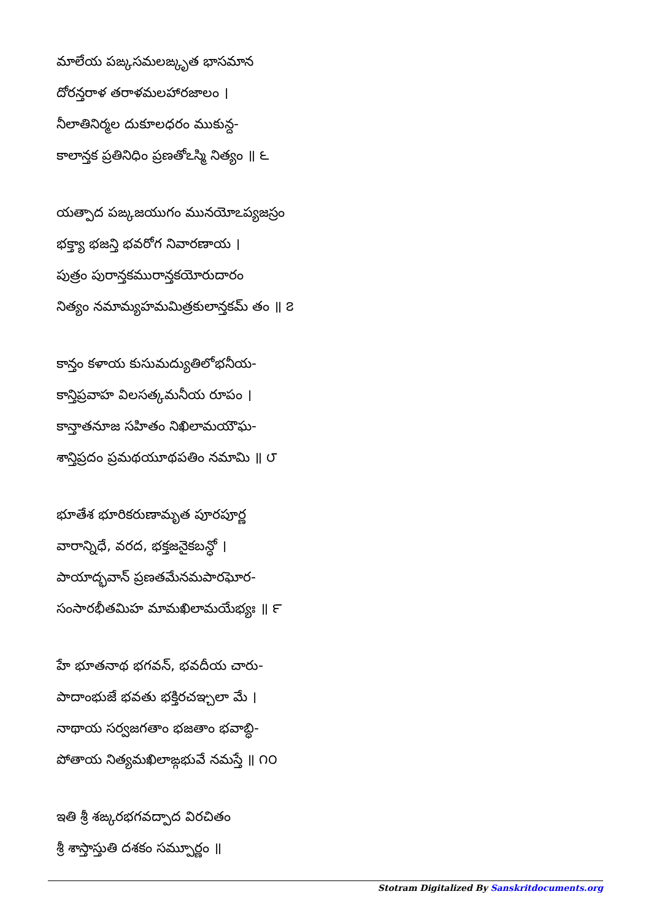మాలేయ పఙ్కసమలఙ్కృత భాసమాన
దోరన్తరాళ తరాళమలహారజాలం ।
నీలాతినిర్మల దుకూలధరం ముకున్ద-
కాలాన్తక ప్రతినిధిం ప్రణతోఽస్మి నిత్యం ॥ ౬
యత్పాద పఙ్కజయుగం మునయోఽప్యజస్రం
భక్త్యా భజన్తి భవరోగ నివారణాయ ।
పుత్రం పురాన్తకమురాన్తకయోరుదారం
నిత్యం నమామ్యహమమిత్రకులాన్తకమ్ తం ॥ ౭
కాన్తం కళాయ కుసుమద్యుతిలోభనీయ-
కాన్తిప్రవాహ విలసత్కమనీయ రూపం ।
కాన్తాతనూజ సహితం నిఖిలామయౌఘ-
శాన్తిప్రదం ప్రమథయూథపతిం నమామి ॥ ౮
భూతేశ భూరికరుణామృత పూరపూర్ణ
వారాన్నిధే, వరద, భక్తజనైకబన్ధో ।
పాయాద్భవాన్ ప్రణతమేనమపారఘోర-
సంసారభీతమిహ మామఖిలామయేభ్యః ॥ ౯
హే భూతనాథ భగవన్, భవదీయ చారు-
పాదాంభుజే భవతు భక్తిరచఞ్చలా మే ।
నాథాయ సర్వజగతాం భజతాం భవాబ్ధి-
పోతాయ నిత్యమఖిలాఙ్గభువే నమస్తే ॥ ౧౦
ఇతి శ్రీ శఙ్కరభగవద్పాద విరచితం
శ్రీ శాస్తాస్తుతి దశకం సమ్పూర్ణం ॥
Stotram Digitalized By Sanskritdocuments.org